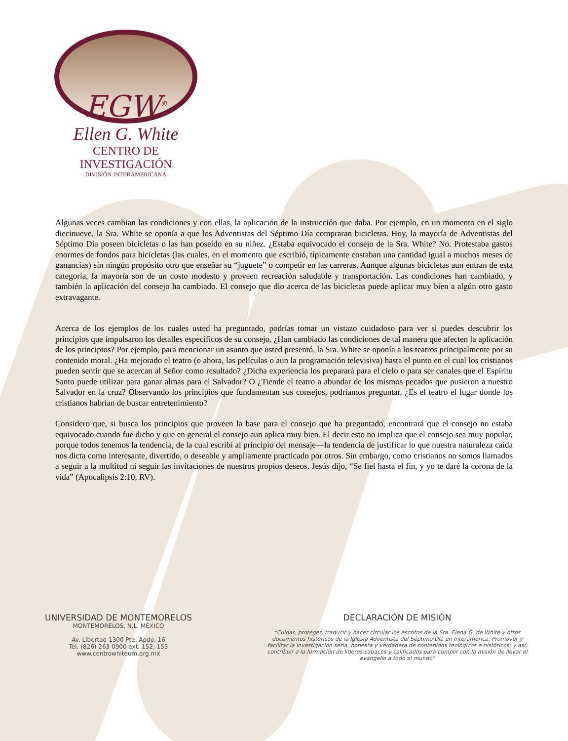EGW<sup>®</sup>
Ellen G. White
CENTRO DE INVESTIGACIÓN
DIVISIÓN INTERAMERICANA
Algunas veces cambian las condiciones y con ellas, la aplicación de la instrucción que daba. Por ejemplo, en un momento en el siglo diecinueve, la Sra. White se oponía a que los Adventistas del Séptimo Día compraran bicicletas. Hoy, la mayoría de Adventistas del Séptimo Día poseen bicicletas o las han poseído en su niñez. ¿Estaba equivocado el consejo de la Sra. White? No. Protestaba gastos enormes de fondos para bicicletas (las cuales, en el momento que escribió, típicamente costaban una cantidad igual a muchos meses de ganancias) sin ningún propósito otro que enseñar su “juguete” o competir en las carreras. Aunque algunas bicicletas aun entran de esta categoría, la mayoría son de un costo modesto y proveen recreación saludable y transportación. Las condiciones han cambiado, y también la aplicación del consejo ha cambiado. El consejo que dio acerca de las bicicletas puede aplicar muy bien a algún otro gasto extravagante.
Acerca de los ejemplos de los cuales usted ha preguntado, podrías tomar un vistazo cuidadoso para ver si puedes descubrir los principios que impulsaron los detalles específicos de su consejo. ¿Han cambiado las condiciones de tal manera que afecten la aplicación de los principios? Por ejemplo, para mencionar un asunto que usted presentó, la Sra. White se oponía a los teatros principalmente por su contenido moral. ¿Ha mejorado el teatro (o ahora, las películas o aun la programación televisiva) hasta el punto en el cual los cristianos pueden sentir que se acercan al Señor como resultado? ¿Dicha experiencia los preparará para el cielo o para ser canales que el Espíritu Santo puede utilizar para ganar almas para el Salvador? O ¿Tiende el teatro a abundar de los mismos pecados que pusieron a nuestro Salvador en la cruz? Observando los principios que fundamentan sus consejos, podríamos preguntar, ¿Es el teatro el lugar donde los cristianos habrían de buscar entretenimiento?
Considero que, si busca los principios que proveen la base para el consejo que ha preguntado, encontrará que el consejo no estaba equivocado cuando fue dicho y que en general el consejo aun aplica muy bien. El decir esto no implica que el consejo sea muy popular, porque todos tenemos la tendencia, de la cual escribí al principio del mensaje—la tendencia de justificar lo que nuestra naturaleza caída nos dicta como interesante, divertido, o deseable y ampliamente practicado por otros. Sin embargo, como cristianos no somos llamados a seguir a la multitud ni seguir las invitaciones de nuestros propios deseos. Jesús dijo, “Se fiel hasta el fin, y yo te daré la corona de la vida” (Apocalipsis 2:10, RV).
UNIVERSIDAD DE MONTEMORELOS
MONTEMORELOS, N.L. MÉXICO
Av. Libertad 1300 Pte. Apdo. 16
Tel. (826) 263 0900 ext. 152, 153
www.centrowhiteum.org.mx
DECLARACIÓN DE MISIÓN
“Cuidar, proteger, traducir y hacer circular los escritos de la Sra. Elena G. de White y otros documentos históricos de la Iglesia Adventista del Séptimo Día en Interamérica. Promover y facilitar la investigación seria, honesta y verdadera de contenidos teológicos e históricos; y así, contribuir a la formación de líderes capaces y calificados para cumplir con la misión de llevar el evangelio a todo el mundo”